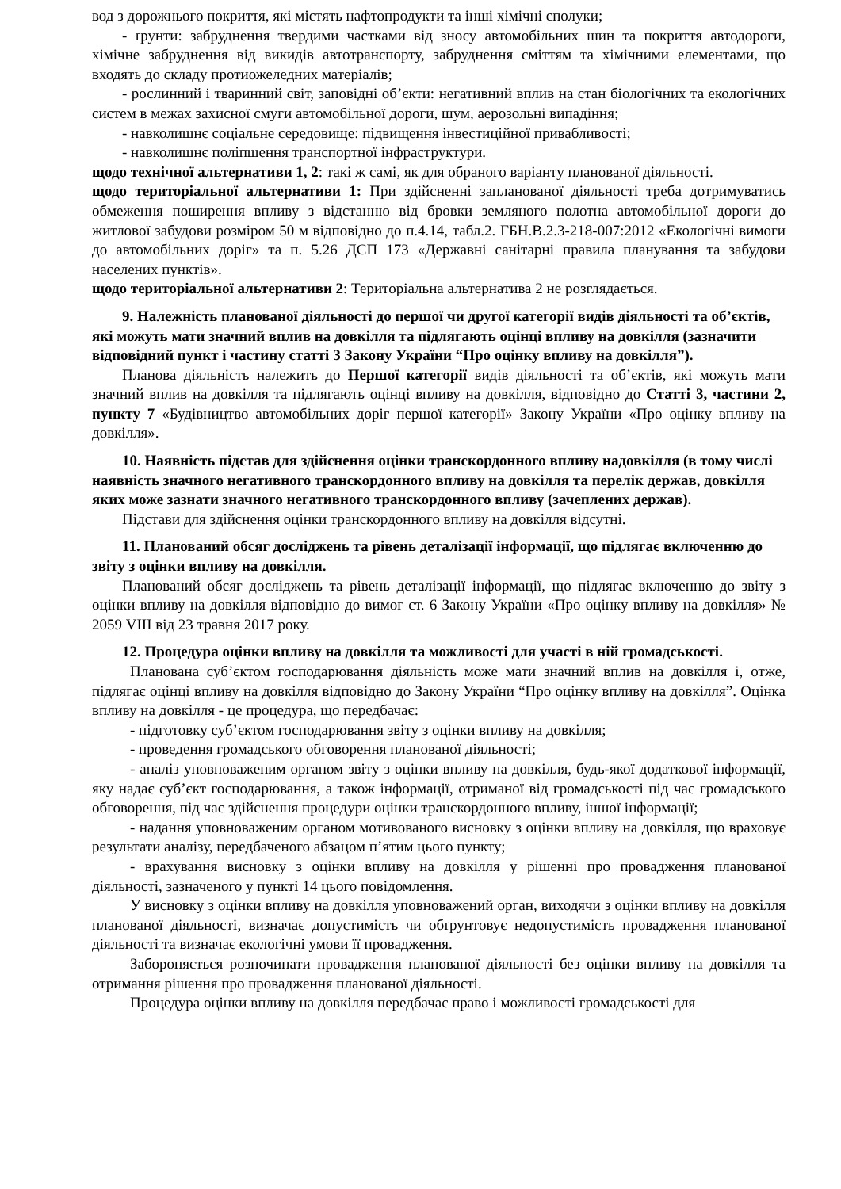вод з дорожнього покриття, які містять нафтопродукти та інші хімічні сполуки;
- ґрунти: забруднення твердими частками від зносу автомобільних шин та покриття автодороги, хімічне забруднення від викидів автотранспорту, забруднення сміттям та хімічними елементами, що входять до складу протиожеледних матеріалів;
- рослинний і тваринний світ, заповідні об’єкти: негативний вплив на стан біологічних та екологічних систем в межах захисної смуги автомобільної дороги, шум, аерозольні випадіння;
- навколишнє соціальне середовище: підвищення інвестиційної привабливості;
- навколишнє поліпшення транспортної інфраструктури.
щодо технічної альтернативи 1, 2: такі ж самі, як для обраного варіанту планованої діяльності.
щодо територіальної альтернативи 1: При здійсненні запланованої діяльності треба дотримуватись обмеження поширення впливу з відстанню від бровки земляного полотна автомобільної дороги до житлової забудови розміром 50 м відповідно до п.4.14, табл.2. ГБН.В.2.3-218-007:2012 «Екологічні вимоги до автомобільних доріг» та п. 5.26 ДСП 173 «Державні санітарні правила планування та забудови населених пунктів».
щодо територіальної альтернативи 2: Територіальна альтернатива 2 не розглядається.
9. Належність планованої діяльності до першої чи другої категорії видів діяльності та об’єктів, які можуть мати значний вплив на довкілля та підлягають оцінці впливу на довкілля (зазначити відповідний пункт і частину статті 3 Закону України “Про оцінку впливу на довкілля”).
Планова діяльність належить до Першої категорії видів діяльності та об’єктів, які можуть мати значний вплив на довкілля та підлягають оцінці впливу на довкілля, відповідно до Статті 3, частини 2, пункту 7 «Будівництво автомобільних доріг першої категорії» Закону України «Про оцінку впливу на довкілля».
10. Наявність підстав для здійснення оцінки транскордонного впливу надовкілля (в тому числі наявність значного негативного транскордонного впливу на довкілля та перелік держав, довкілля яких може зазнати значного негативного транскордонного впливу (зачеплених держав).
Підстави для здійснення оцінки транскордонного впливу на довкілля відсутні.
11. Планований обсяг досліджень та рівень деталізації інформації, що підлягає включенню до звіту з оцінки впливу на довкілля.
Планований обсяг досліджень та рівень деталізації інформації, що підлягає включенню до звіту з оцінки впливу на довкілля відповідно до вимог ст. 6 Закону України «Про оцінку впливу на довкілля» № 2059 VIII від 23 травня 2017 року.
12. Процедура оцінки впливу на довкілля та можливості для участі в ній громадськості.
Планована суб’єктом господарювання діяльність може мати значний вплив на довкілля і, отже, підлягає оцінці впливу на довкілля відповідно до Закону України “Про оцінку впливу на довкілля”. Оцінка впливу на довкілля - це процедура, що передбачає:
- підготовку суб’єктом господарювання звіту з оцінки впливу на довкілля;
- проведення громадського обговорення планованої діяльності;
- аналіз уповноваженим органом звіту з оцінки впливу на довкілля, будь-якої додаткової інформації, яку надає суб’єкт господарювання, а також інформації, отриманої від громадськості під час громадського обговорення, під час здійснення процедури оцінки транскордонного впливу, іншої інформації;
- надання уповноваженим органом мотивованого висновку з оцінки впливу на довкілля, що враховує результати аналізу, передбаченого абзацом п’ятим цього пункту;
- врахування висновку з оцінки впливу на довкілля у рішенні про провадження планованої діяльності, зазначеного у пункті 14 цього повідомлення.
У висновку з оцінки впливу на довкілля уповноважений орган, виходячи з оцінки впливу на довкілля планованої діяльності, визначає допустимість чи обґрунтовує недопустимість провадження планованої діяльності та визначає екологічні умови її провадження.
Забороняється розпочинати провадження планованої діяльності без оцінки впливу на довкілля та отримання рішення про провадження планованої діяльності.
Процедура оцінки впливу на довкілля передбачає право і можливості громадськості для